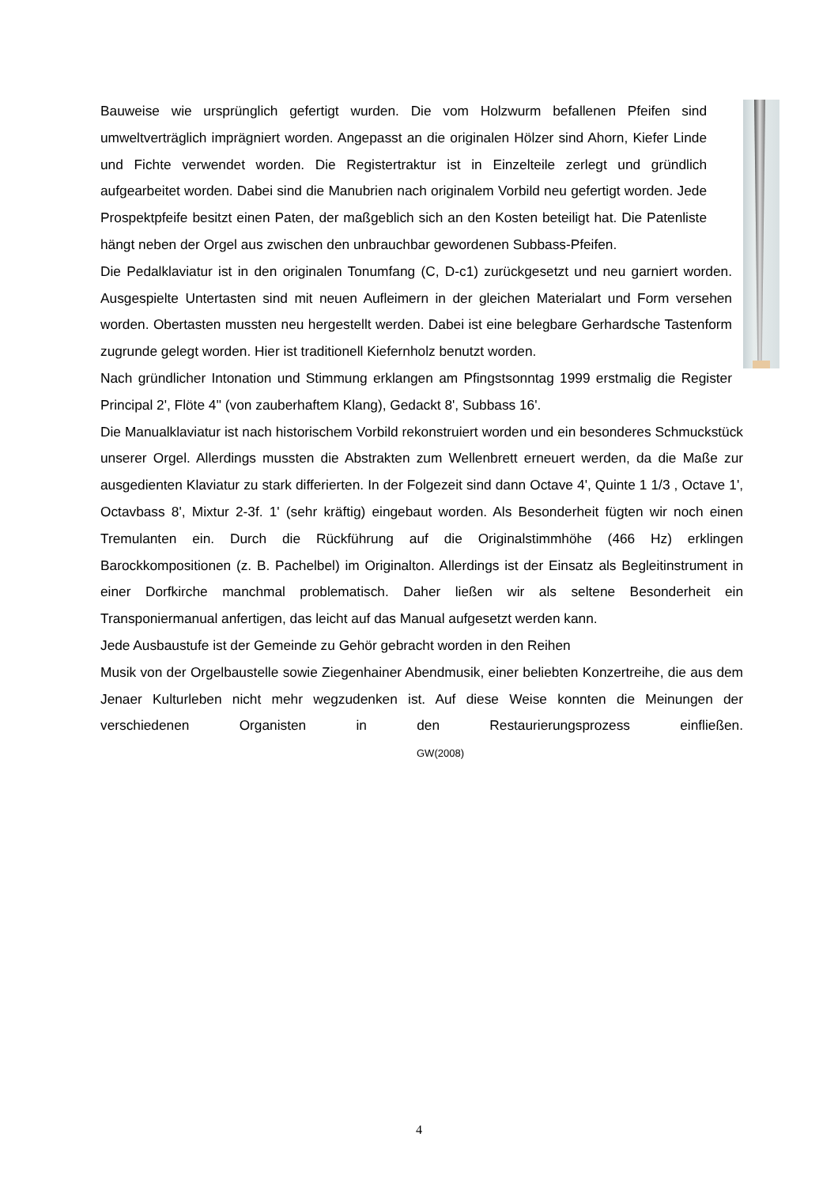Bauweise wie ursprünglich gefertigt wurden. Die vom Holzwurm befallenen Pfeifen sind umweltverträglich imprägniert worden. Angepasst an die originalen Hölzer sind Ahorn, Kiefer Linde und Fichte verwendet worden. Die Registertraktur ist in Einzelteile zerlegt und gründlich aufgearbeitet worden. Dabei sind die Manubrien nach originalem Vorbild neu gefertigt worden. Jede Prospektpfeife besitzt einen Paten, der maßgeblich sich an den Kosten beteiligt hat. Die Patenliste hängt neben der Orgel aus zwischen den unbrauchbar gewordenen Subbass-Pfeifen.
Die Pedalklaviatur ist in den originalen Tonumfang (C, D-c1) zurückgesetzt und neu garniert worden. Ausgespielte Untertasten sind mit neuen Aufleimern in der gleichen Materialart und Form versehen worden. Obertasten mussten neu hergestellt werden. Dabei ist eine belegbare Gerhardsche Tastenform zugrunde gelegt worden. Hier ist traditionell Kiefernholz benutzt worden.
Nach gründlicher Intonation und Stimmung erklangen am Pfingstsonntag 1999 erstmalig die Register Principal 2', Flöte 4'' (von zauberhaftem Klang), Gedackt 8', Subbass 16'.
Die Manualklaviatur ist nach historischem Vorbild rekonstruiert worden und ein besonderes Schmuckstück unserer Orgel. Allerdings mussten die Abstrakten zum Wellenbrett erneuert werden, da die Maße zur ausgedienten Klaviatur zu stark differierten. In der Folgezeit sind dann Octave 4', Quinte 1 1/3 , Octave 1', Octavbass 8', Mixtur 2-3f. 1' (sehr kräftig) eingebaut worden. Als Besonderheit fügten wir noch einen Tremulanten ein. Durch die Rückführung auf die Originalstimmhöhe (466 Hz) erklingen Barockkompositionen (z. B. Pachelbel) im Originalton. Allerdings ist der Einsatz als Begleitinstrument in einer Dorfkirche manchmal problematisch. Daher ließen wir als seltene Besonderheit ein Transponiermanual anfertigen, das leicht auf das Manual aufgesetzt werden kann.
Jede Ausbaustufe ist der Gemeinde zu Gehör gebracht worden in den Reihen
Musik von der Orgelbaustelle sowie Ziegenhainer Abendmusik, einer beliebten Konzertreihe, die aus dem Jenaer Kulturleben nicht mehr wegzudenken ist. Auf diese Weise konnten die Meinungen der verschiedenen Organisten in den Restaurierungsprozess einfließen. GW(2008)
4